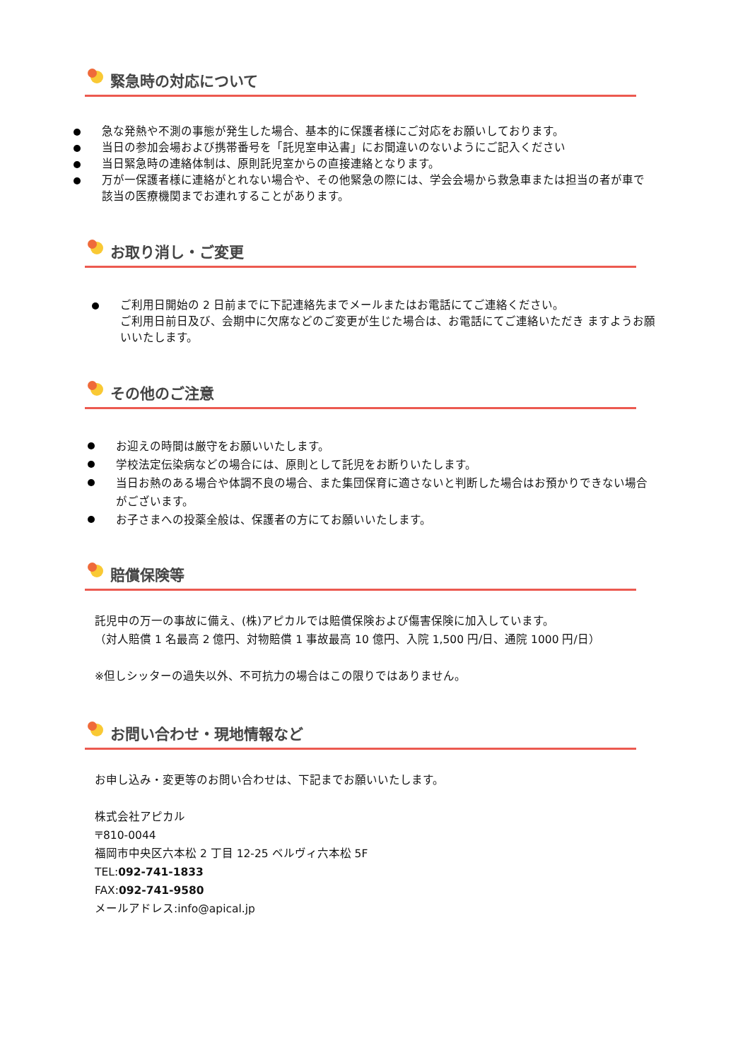緊急時の対応について
急な発熱や不測の事態が発生した場合、基本的に保護者様にご対応をお願いしております。
当日の参加会場および携帯番号を「託児室申込書」にお間違いのないようにご記入ください
当日緊急時の連絡体制は、原則託児室からの直接連絡となります。
万が一保護者様に連絡がとれない場合や、その他緊急の際には、学会会場から救急車または担当の者が車で該当の医療機関までお連れすることがあります。
お取り消し・ご変更
ご利用日開始の 2 日前までに下記連絡先までメールまたはお電話にてご連絡ください。
ご利用日前日及び、会期中に欠席などのご変更が生じた場合は、お電話にてご連絡いただき ますようお願いいたします。
その他のご注意
お迎えの時間は厳守をお願いいたします。
学校法定伝染病などの場合には、原則として託児をお断りいたします。
当日お熱のある場合や体調不良の場合、また集団保育に適さないと判断した場合はお預かりできない場合がございます。
お子さまへの投薬全般は、保護者の方にてお願いいたします。
賠償保険等
託児中の万一の事故に備え、(株)アピカルでは賠償保険および傷害保険に加入しています。
（対人賠償 1 名最高 2 億円、対物賠償 1 事故最高 10 億円、入院 1,500 円/日、通院 1000 円/日）
※但しシッターの過失以外、不可抗力の場合はこの限りではありません。
お問い合わせ・現地情報など
お申し込み・変更等のお問い合わせは、下記までお願いいたします。
株式会社アピカル
〒810-0044
福岡市中央区六本松 2 丁目 12-25 ベルヴィ六本松 5F
TEL:092-741-1833
FAX:092-741-9580
メールアドレス:info@apical.jp